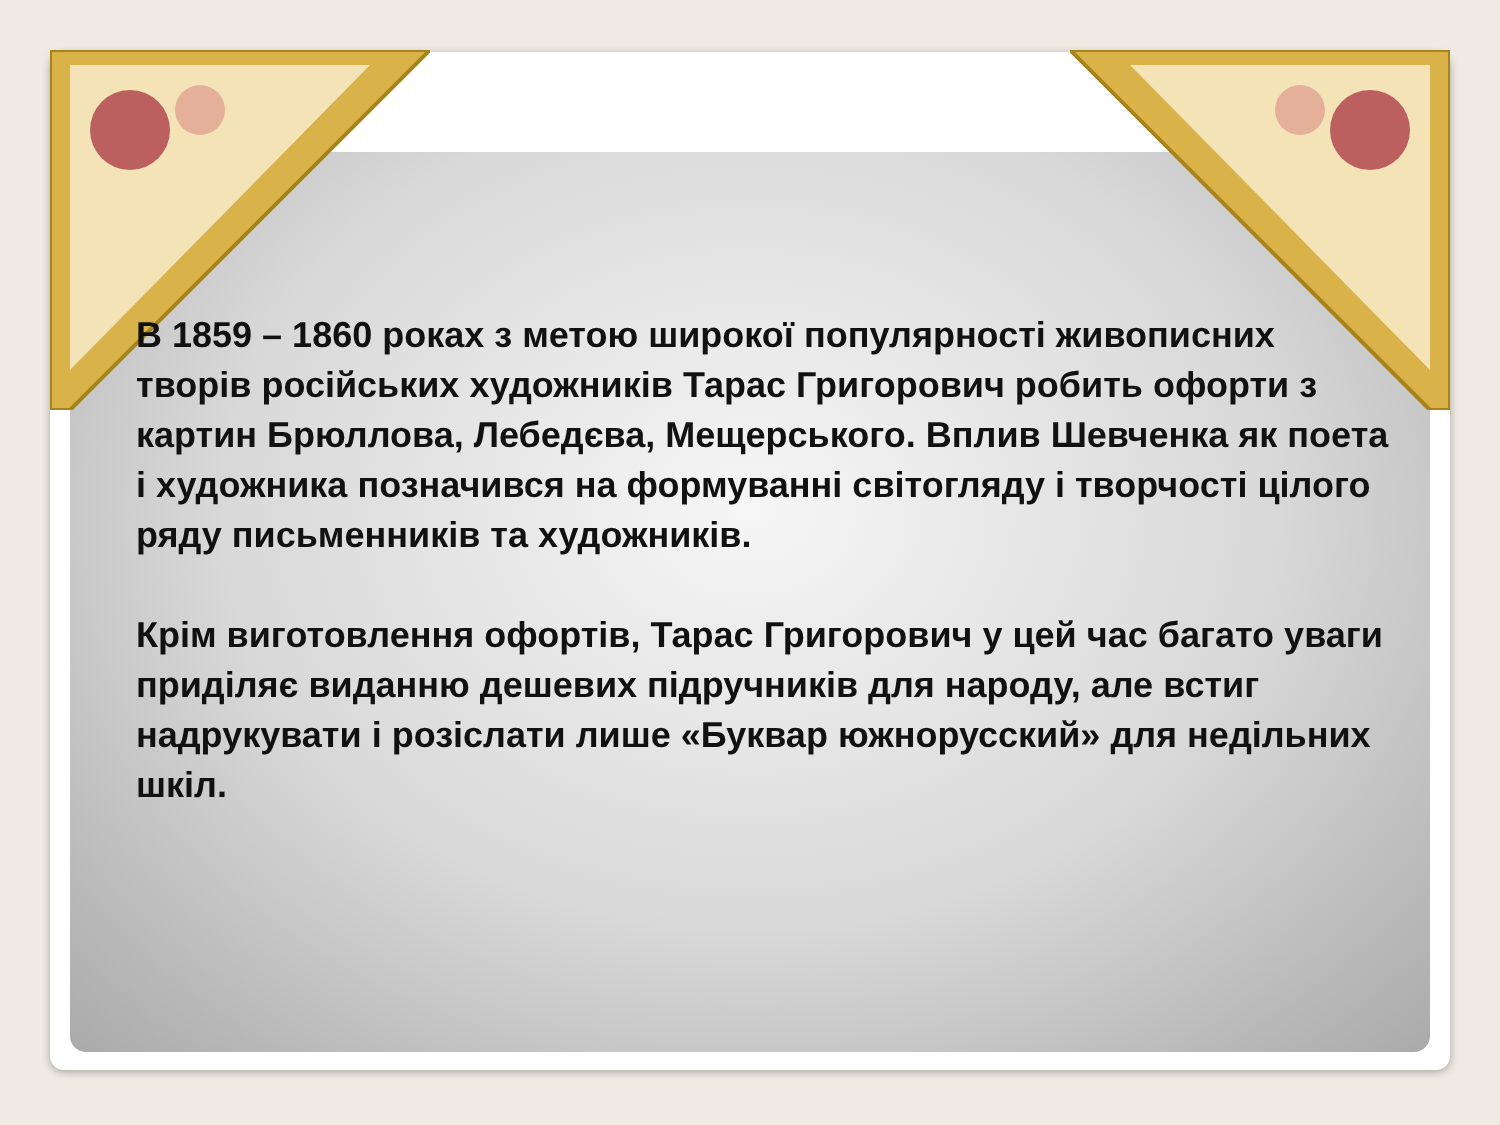В 1859 – 1860 роках з метою широкої популярності живописних творів російських художників Тарас Григорович робить офорти з картин Брюллова, Лебедєва, Мещерського. Вплив Шевченка як поета і художника позначився на формуванні світогляду і творчості цілого ряду письменників та художників.
Крім виготовлення офортів, Тарас Григорович у цей час багато уваги приділяє виданню дешевих підручників для народу, але встиг надрукувати і розіслати лише «Буквар южнорусский» для недільних шкіл.